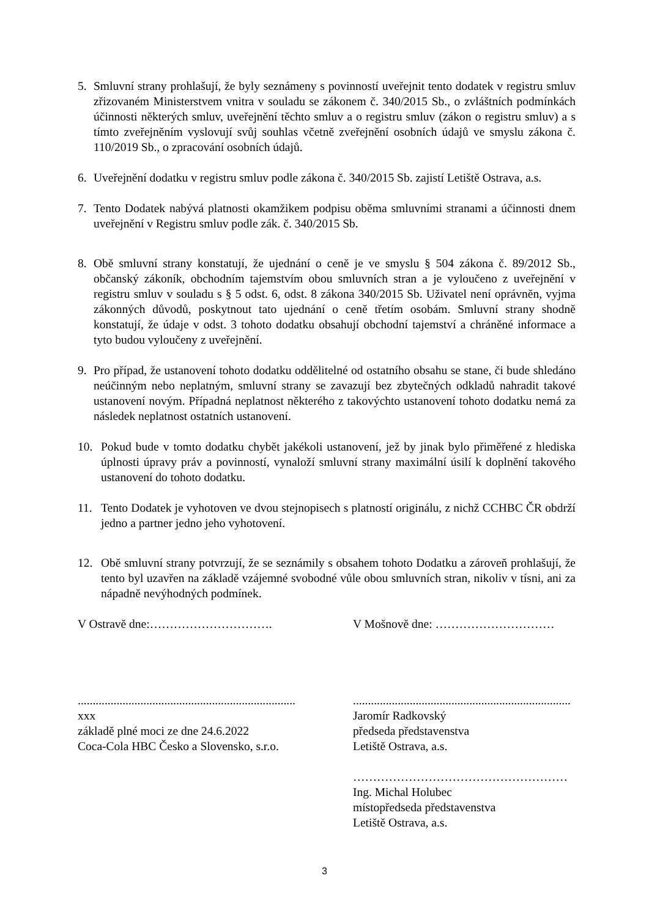5. Smluvní strany prohlašují, že byly seznámeny s povinností uveřejnit tento dodatek v registru smluv zřizovaném Ministerstvem vnitra v souladu se zákonem č. 340/2015 Sb., o zvláštních podmínkách účinnosti některých smluv, uveřejnění těchto smluv a o registru smluv (zákon o registru smluv) a s tímto zveřejněním vyslovují svůj souhlas včetně zveřejnění osobních údajů ve smyslu zákona č. 110/2019 Sb., o zpracování osobních údajů.
6. Uveřejnění dodatku v registru smluv podle zákona č. 340/2015 Sb. zajistí Letiště Ostrava, a.s.
7. Tento Dodatek nabývá platnosti okamžikem podpisu oběma smluvními stranami a účinnosti dnem uveřejnění v Registru smluv podle zák. č. 340/2015 Sb.
8. Obě smluvní strany konstatují, že ujednání o ceně je ve smyslu § 504 zákona č. 89/2012 Sb., občanský zákoník, obchodním tajemstvím obou smluvních stran a je vyloučeno z uveřejnění v registru smluv v souladu s § 5 odst. 6, odst. 8 zákona 340/2015 Sb. Uživatel není oprávněn, vyjma zákonných důvodů, poskytnout tato ujednání o ceně třetím osobám. Smluvní strany shodně konstatují, že údaje v odst. 3 tohoto dodatku obsahují obchodní tajemství a chráněné informace a tyto budou vyloučeny z uveřejnění.
9. Pro případ, že ustanovení tohoto dodatku oddělitelné od ostatního obsahu se stane, či bude shledáno neúčinným nebo neplatným, smluvní strany se zavazují bez zbytečných odkladů nahradit takové ustanovení novým. Případná neplatnost některého z takovýchto ustanovení tohoto dodatku nemá za následek neplatnost ostatních ustanovení.
10. Pokud bude v tomto dodatku chybět jakékoli ustanovení, jež by jinak bylo přiměřené z hlediska úplnosti úpravy práv a povinností, vynaloží smluvní strany maximální úsilí k doplnění takového ustanovení do tohoto dodatku.
11. Tento Dodatek je vyhotoven ve dvou stejnopisech s platností originálu, z nichž CCHBC ČR obdrží jedno a partner jedno jeho vyhotovení.
12. Obě smluvní strany potvrzují, že se seznámily s obsahem tohoto Dodatku a zároveň prohlašují, že tento byl uzavřen na základě vzájemné svobodné vůle obou smluvních stran, nikoliv v tísni, ani za nápadně nevýhodných podmínek.
V Ostravě dne:…………………………. V Mošnově dne: …………………………
.........................................................................
xxx
základě plné moci ze dne 24.6.2022
Coca-Cola HBC Česko a Slovensko, s.r.o.
.........................................................................
Jaromír Radkovský
předseda představenstva
Letiště Ostrava, a.s.
………………………………………………
Ing. Michal Holubec
místopředseda představenstva
Letiště Ostrava, a.s.
3